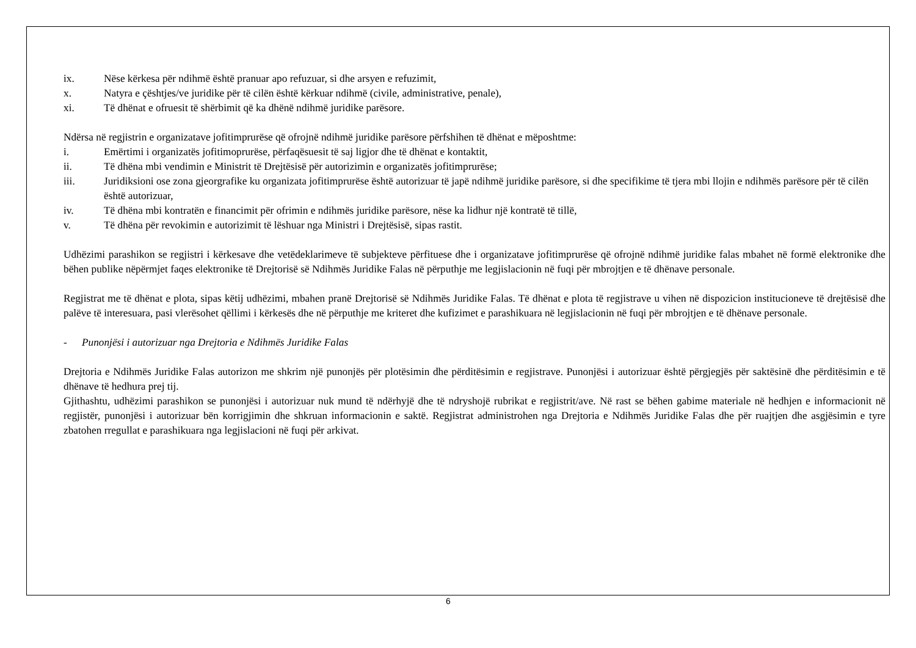ix. Nëse kërkesa për ndihmë është pranuar apo refuzuar, si dhe arsyen e refuzimit,
x. Natyra e çështjes/ve juridike për të cilën është kërkuar ndihmë (civile, administrative, penale),
xi. Të dhënat e ofruesit të shërbimit që ka dhënë ndihmë juridike parësore.
Ndërsa në regjistrin e organizatave jofitimprurëse që ofrojnë ndihmë juridike parësore përfshihen të dhënat e mëposhtme:
i. Emërtimi i organizatës jofitimoprurëse, përfaqësuesit të saj ligjor dhe të dhënat e kontaktit,
ii. Të dhëna mbi vendimin e Ministrit të Drejtësisë për autorizimin e organizatës jofitimprurëse;
iii. Juridiksioni ose zona gjeorgrafike ku organizata jofitimprurëse është autorizuar të japë ndihmë juridike parësore, si dhe specifikime të tjera mbi llojin e ndihmës parësore për të cilën është autorizuar,
iv. Të dhëna mbi kontratën e financimit për ofrimin e ndihmës juridike parësore, nëse ka lidhur një kontratë të tillë,
v. Të dhëna për revokimin e autorizimit të lëshuar nga Ministri i Drejtësisë, sipas rastit.
Udhëzimi parashikon se regjistri i kërkesave dhe vetëdeklarimeve të subjekteve përfituese dhe i organizatave jofitimprurëse që ofrojnë ndihmë juridike falas mbahet në formë elektronike dhe bëhen publike nëpërmjet faqes elektronike të Drejtorisë së Ndihmës Juridike Falas në përputhje me legjislacionin në fuqi për mbrojtjen e të dhënave personale.
Regjistrat me të dhënat e plota, sipas këtij udhëzimi, mbahen pranë Drejtorisë së Ndihmës Juridike Falas. Të dhënat e plota të regjistrave u vihen në dispozicion institucioneve të drejtësisë dhe palëve të interesuara, pasi vlerësohet qëllimi i kërkesës dhe në përputhje me kriteret dhe kufizimet e parashikuara në legjislacionin në fuqi për mbrojtjen e të dhënave personale.
- Punonjësi i autorizuar nga Drejtoria e Ndihmës Juridike Falas
Drejtoria e Ndihmës Juridike Falas autorizon me shkrim një punonjës për plotësimin dhe përditësimin e regjistrave. Punonjësi i autorizuar është përgjegjës për saktësinë dhe përditësimin e të dhënave të hedhura prej tij.
Gjithashtu, udhëzimi parashikon se punonjësi i autorizuar nuk mund të ndërhyjë dhe të ndryshojë rubrikat e regjistrit/ave. Në rast se bëhen gabime materiale në hedhjen e informacionit në regjistër, punonjësi i autorizuar bën korrigjimin dhe shkruan informacionin e saktë. Regjistrat administrohen nga Drejtoria e Ndihmës Juridike Falas dhe për ruajtjen dhe asgjësimin e tyre zbatohen rregullat e parashikuara nga legjislacioni në fuqi për arkivat.
6